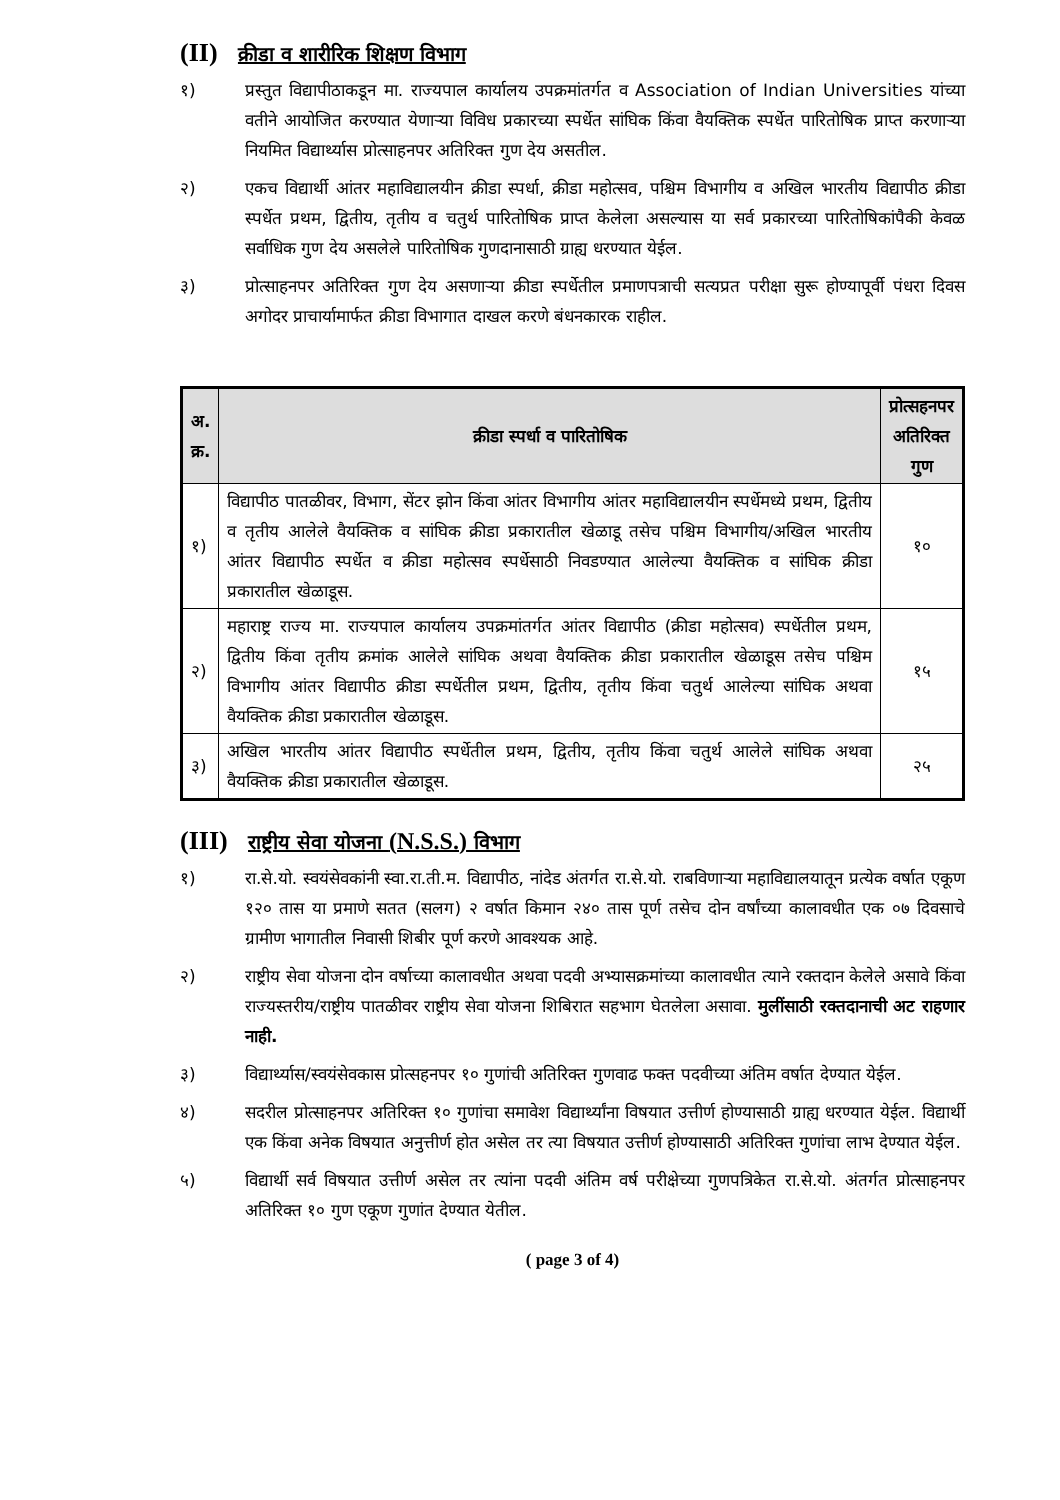(II) क्रीडा व शारीरिक शिक्षण विभाग
१) प्रस्तुत विद्यापीठाकडून मा. राज्यपाल कार्यालय उपक्रमांतर्गत व Association of Indian Universities यांच्या वतीने आयोजित करण्यात येणाऱ्या विविध प्रकारच्या स्पर्धेत सांघिक किंवा वैयक्तिक स्पर्धेत पारितोषिक प्राप्त करणाऱ्या नियमित विद्यार्थ्यास प्रोत्साहनपर अतिरिक्त गुण देय असतील.
२) एकच विद्यार्थी आंतर महाविद्यालयीन क्रीडा स्पर्धा, क्रीडा महोत्सव, पश्चिम विभागीय व अखिल भारतीय विद्यापीठ क्रीडा स्पर्धेत प्रथम, द्वितीय, तृतीय व चतुर्थ पारितोषिक प्राप्त केलेला असल्यास या सर्व प्रकारच्या पारितोषिकांपैकी केवळ सर्वाधिक गुण देय असलेले पारितोषिक गुणदानासाठी ग्राह्य धरण्यात येईल.
३) प्रोत्साहनपर अतिरिक्त गुण देय असणाऱ्या क्रीडा स्पर्धेतील प्रमाणपत्राची सत्यप्रत परीक्षा सुरू होण्यापूर्वी पंधरा दिवस अगोदर प्राचार्यामार्फत क्रीडा विभागात दाखल करणे बंधनकारक राहील.
| अ. क्र. | क्रीडा स्पर्धा व पारितोषिक | प्रोत्सहनपर अतिरिक्त गुण |
| --- | --- | --- |
| १) | विद्यापीठ पातळीवर, विभाग, सेंटर झोन किंवा आंतर विभागीय आंतर महाविद्यालयीन स्पर्धेमध्ये प्रथम, द्वितीय व तृतीय आलेले वैयक्तिक व सांघिक क्रीडा प्रकारातील खेळाडू तसेच पश्चिम विभागीय/अखिल भारतीय आंतर विद्यापीठ स्पर्धेत व क्रीडा महोत्सव स्पर्धेसाठी निवडण्यात आलेल्या वैयक्तिक व सांघिक क्रीडा प्रकारातील खेळाडूस. | १० |
| २) | महाराष्ट्र राज्य मा. राज्यपाल कार्यालय उपक्रमांतर्गत आंतर विद्यापीठ (क्रीडा महोत्सव) स्पर्धेतील प्रथम, द्वितीय किंवा तृतीय क्रमांक आलेले सांघिक अथवा वैयक्तिक क्रीडा प्रकारातील खेळाडूस तसेच पश्चिम विभागीय आंतर विद्यापीठ क्रीडा स्पर्धेतील प्रथम, द्वितीय, तृतीय किंवा चतुर्थ आलेल्या सांघिक अथवा वैयक्तिक क्रीडा प्रकारातील खेळाडूस. | १५ |
| ३) | अखिल भारतीय आंतर विद्यापीठ स्पर्धेतील प्रथम, द्वितीय, तृतीय किंवा चतुर्थ आलेले सांघिक अथवा वैयक्तिक क्रीडा प्रकारातील खेळाडूस. | २५ |
(III) राष्ट्रीय सेवा योजना (N.S.S.) विभाग
१) रा.से.यो. स्वयंसेवकांनी स्वा.रा.ती.म. विद्यापीठ, नांदेड अंतर्गत रा.से.यो. राबविणाऱ्या महाविद्यालयातून प्रत्येक वर्षात एकूण १२० तास या प्रमाणे सतत (सलग) २ वर्षात किमान २४० तास पूर्ण तसेच दोन वर्षांच्या कालावधीत एक ०७ दिवसाचे ग्रामीण भागातील निवासी शिबीर पूर्ण करणे आवश्यक आहे.
२) राष्ट्रीय सेवा योजना दोन वर्षाच्या कालावधीत अथवा पदवी अभ्यासक्रमांच्या कालावधीत त्याने रक्तदान केलेले असावे किंवा राज्यस्तरीय/राष्ट्रीय पातळीवर राष्ट्रीय सेवा योजना शिबिरात सहभाग घेतलेला असावा. मुलींसाठी रक्तदानाची अट राहणार नाही.
३) विद्यार्थ्यास/स्वयंसेवकास प्रोत्सहनपर १० गुणांची अतिरिक्त गुणवाढ फक्त पदवीच्या अंतिम वर्षात देण्यात येईल.
४) सदरील प्रोत्साहनपर अतिरिक्त १० गुणांचा समावेश विद्यार्थ्यांना विषयात उत्तीर्ण होण्यासाठी ग्राह्य धरण्यात येईल. विद्यार्थी एक किंवा अनेक विषयात अनुत्तीर्ण होत असेल तर त्या विषयात उत्तीर्ण होण्यासाठी अतिरिक्त गुणांचा लाभ देण्यात येईल.
५) विद्यार्थी सर्व विषयात उत्तीर्ण असेल तर त्यांना पदवी अंतिम वर्ष परीक्षेच्या गुणपत्रिकेत रा.से.यो. अंतर्गत प्रोत्साहनपर अतिरिक्त १० गुण एकूण गुणांत देण्यात येतील.
( page 3 of 4)